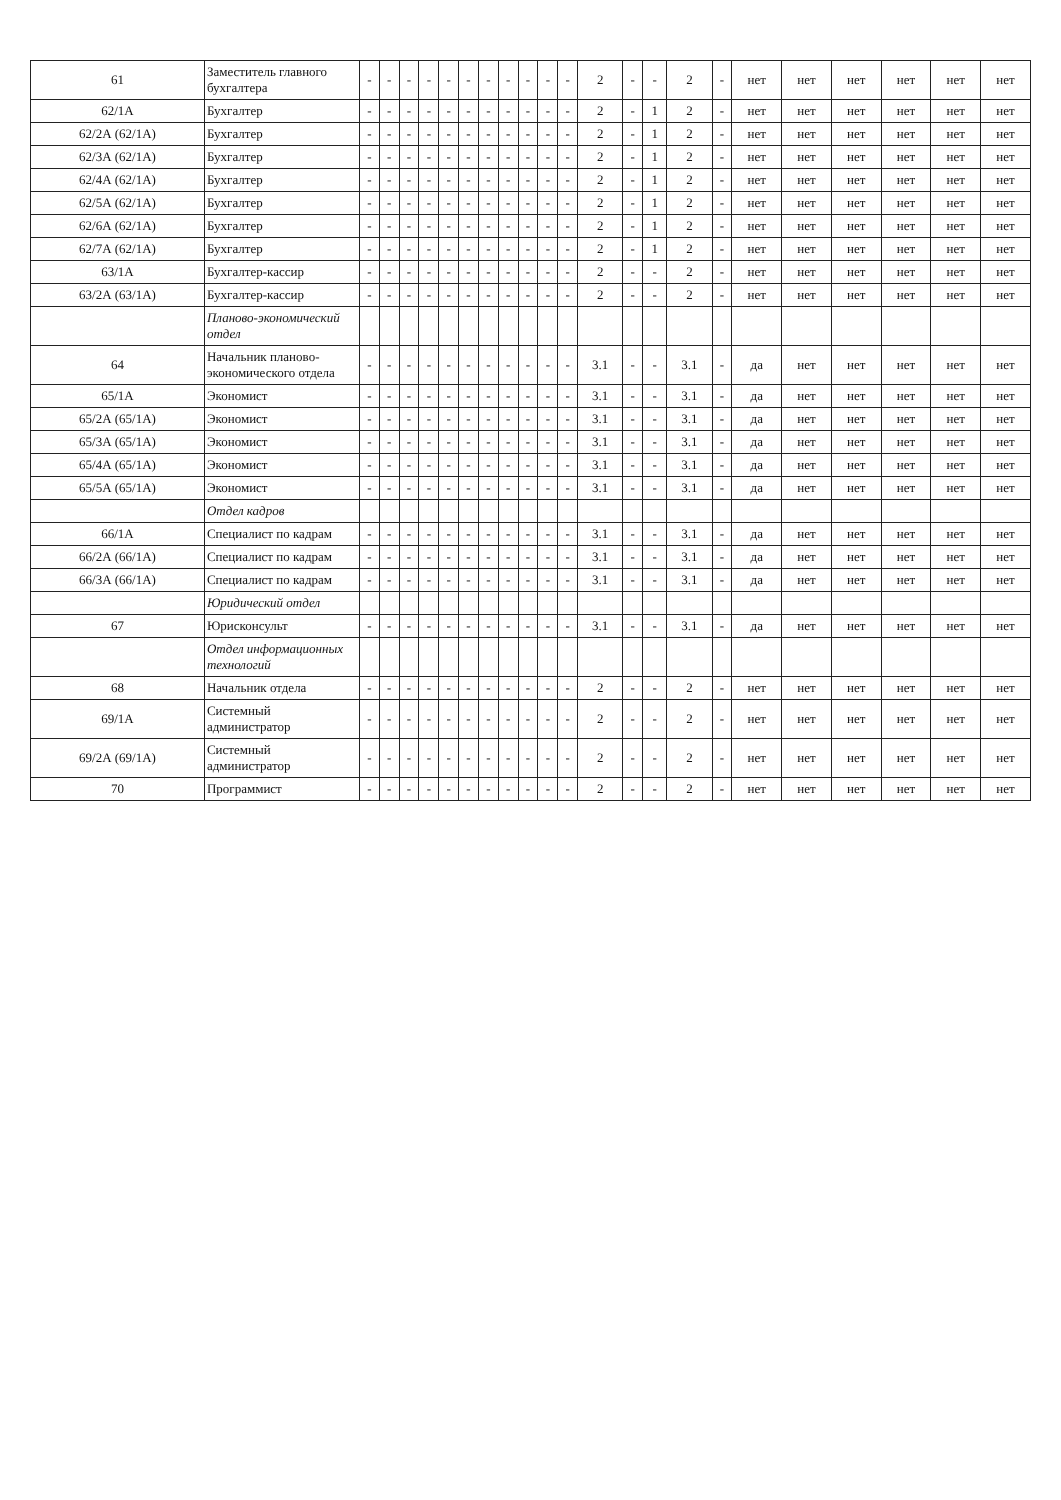| 61 | Заместитель главного бухгалтера | - | - | - | - | - | - | - | - | - | - | - | 2 | - | - | 2 | - | нет | нет | нет | нет | нет | нет |
| 62/1А | Бухгалтер | - | - | - | - | - | - | - | - | - | - | - | 2 | - | 1 | 2 | - | нет | нет | нет | нет | нет | нет |
| 62/2А (62/1А) | Бухгалтер | - | - | - | - | - | - | - | - | - | - | - | 2 | - | 1 | 2 | - | нет | нет | нет | нет | нет | нет |
| 62/3А (62/1А) | Бухгалтер | - | - | - | - | - | - | - | - | - | - | - | 2 | - | 1 | 2 | - | нет | нет | нет | нет | нет | нет |
| 62/4А (62/1А) | Бухгалтер | - | - | - | - | - | - | - | - | - | - | - | 2 | - | 1 | 2 | - | нет | нет | нет | нет | нет | нет |
| 62/5А (62/1А) | Бухгалтер | - | - | - | - | - | - | - | - | - | - | - | 2 | - | 1 | 2 | - | нет | нет | нет | нет | нет | нет |
| 62/6А (62/1А) | Бухгалтер | - | - | - | - | - | - | - | - | - | - | - | 2 | - | 1 | 2 | - | нет | нет | нет | нет | нет | нет |
| 62/7А (62/1А) | Бухгалтер | - | - | - | - | - | - | - | - | - | - | - | 2 | - | 1 | 2 | - | нет | нет | нет | нет | нет | нет |
| 63/1А | Бухгалтер-кассир | - | - | - | - | - | - | - | - | - | - | - | 2 | - | - | 2 | - | нет | нет | нет | нет | нет | нет |
| 63/2А (63/1А) | Бухгалтер-кассир | - | - | - | - | - | - | - | - | - | - | - | 2 | - | - | 2 | - | нет | нет | нет | нет | нет | нет |
| | Планово-экономический отдел | | | | | | | | | | | | | | | | | | | | | | |
| 64 | Начальник планово-экономического отдела | - | - | - | - | - | - | - | - | - | - | - | 3.1 | - | - | 3.1 | - | да | нет | нет | нет | нет | нет |
| 65/1А | Экономист | - | - | - | - | - | - | - | - | - | - | - | 3.1 | - | - | 3.1 | - | да | нет | нет | нет | нет | нет |
| 65/2А (65/1А) | Экономист | - | - | - | - | - | - | - | - | - | - | - | 3.1 | - | - | 3.1 | - | да | нет | нет | нет | нет | нет |
| 65/3А (65/1А) | Экономист | - | - | - | - | - | - | - | - | - | - | - | 3.1 | - | - | 3.1 | - | да | нет | нет | нет | нет | нет |
| 65/4А (65/1А) | Экономист | - | - | - | - | - | - | - | - | - | - | - | 3.1 | - | - | 3.1 | - | да | нет | нет | нет | нет | нет |
| 65/5А (65/1А) | Экономист | - | - | - | - | - | - | - | - | - | - | - | 3.1 | - | - | 3.1 | - | да | нет | нет | нет | нет | нет |
| | Отдел кадров | | | | | | | | | | | | | | | | | | | | | | |
| 66/1А | Специалист по кадрам | - | - | - | - | - | - | - | - | - | - | - | 3.1 | - | - | 3.1 | - | да | нет | нет | нет | нет | нет |
| 66/2А (66/1А) | Специалист по кадрам | - | - | - | - | - | - | - | - | - | - | - | 3.1 | - | - | 3.1 | - | да | нет | нет | нет | нет | нет |
| 66/3А (66/1А) | Специалист по кадрам | - | - | - | - | - | - | - | - | - | - | - | 3.1 | - | - | 3.1 | - | да | нет | нет | нет | нет | нет |
| | Юридический отдел | | | | | | | | | | | | | | | | | | | | | | |
| 67 | Юрисконсульт | - | - | - | - | - | - | - | - | - | - | - | 3.1 | - | - | 3.1 | - | да | нет | нет | нет | нет | нет |
| | Отдел информационных технологий | | | | | | | | | | | | | | | | | | | | | | |
| 68 | Начальник отдела | - | - | - | - | - | - | - | - | - | - | - | 2 | - | - | 2 | - | нет | нет | нет | нет | нет | нет |
| 69/1А | Системный администратор | - | - | - | - | - | - | - | - | - | - | - | 2 | - | - | 2 | - | нет | нет | нет | нет | нет | нет |
| 69/2А (69/1А) | Системный администратор | - | - | - | - | - | - | - | - | - | - | - | 2 | - | - | 2 | - | нет | нет | нет | нет | нет | нет |
| 70 | Программист | - | - | - | - | - | - | - | - | - | - | - | 2 | - | - | 2 | - | нет | нет | нет | нет | нет | нет |